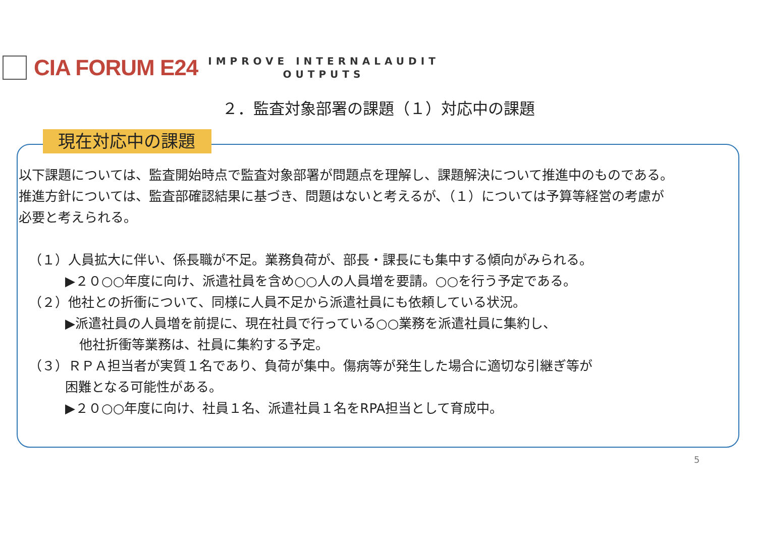CIA FORUM E24
IMPROVE INTERNALAUDIT
OUTPUTS
２．監査対象部署の課題（１）対応中の課題
現在対応中の課題
以下課題については、監査開始時点で監査対象部署が問題点を理解し、課題解決について推進中のものである。
推進方針については、監査部確認結果に基づき、問題はないと考えるが、（１）については予算等経営の考慮が
必要と考えられる。
（１）人員拡大に伴い、係長職が不足。業務負荷が、部長・課長にも集中する傾向がみられる。
▶２０○○年度に向け、派遣社員を含め○○人の人員増を要請。○○を行う予定である。
（２）他社との折衝について、同様に人員不足から派遣社員にも依頼している状況。
▶派遣社員の人員増を前提に、現在社員で行っている○○業務を派遣社員に集約し、
他社折衝等業務は、社員に集約する予定。
（３）ＲＰＡ担当者が実質１名であり、負荷が集中。傷病等が発生した場合に適切な引継ぎ等が
困難となる可能性がある。
▶２０○○年度に向け、社員１名、派遣社員１名をRPA担当として育成中。
5